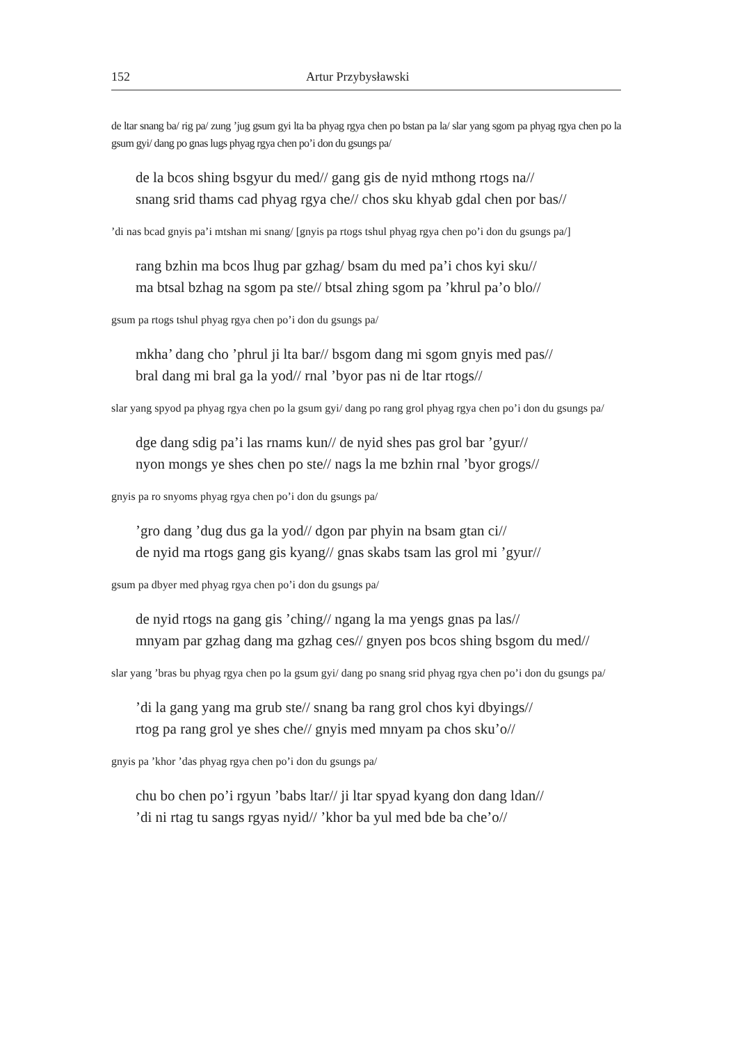152 Artur Przybysławski
de ltar snang ba/ rig pa/ zung ’jug gsum gyi lta ba phyag rgya chen po bstan pa la/ slar yang sgom pa phyag rgya chen po la gsum gyi/ dang po gnas lugs phyag rgya chen po’i don du gsungs pa/
de la bcos shing bsgyur du med// gang gis de nyid mthong rtogs na//
snang srid thams cad phyag rgya che// chos sku khyab gdal chen por bas//
’di nas bcad gnyis pa’i mtshan mi snang/ [gnyis pa rtogs tshul phyag rgya chen po’i don du gsungs pa/]
rang bzhin ma bcos lhug par gzhag/ bsam du med pa’i chos kyi sku//
ma btsal bzhag na sgom pa ste// btsal zhing sgom pa ’khrul pa’o blo//
gsum pa rtogs tshul phyag rgya chen po’i don du gsungs pa/
mkha’ dang cho ’phrul ji lta bar// bsgom dang mi sgom gnyis med pas//
bral dang mi bral ga la yod// rnal ’byor pas ni de ltar rtogs//
slar yang spyod pa phyag rgya chen po la gsum gyi/ dang po rang grol phyag rgya chen po’i don du gsungs pa/
dge dang sdig pa’i las rnams kun// de nyid shes pas grol bar ’gyur//
nyon mongs ye shes chen po ste// nags la me bzhin rnal ’byor grogs//
gnyis pa ro snyoms phyag rgya chen po’i don du gsungs pa/
’gro dang ’dug dus ga la yod// dgon par phyin na bsam gtan ci//
de nyid ma rtogs gang gis kyang// gnas skabs tsam las grol mi ’gyur//
gsum pa dbyer med phyag rgya chen po’i don du gsungs pa/
de nyid rtogs na gang gis ’ching// ngang la ma yengs gnas pa las//
mnyam par gzhag dang ma gzhag ces// gnyen pos bcos shing bsgom du med//
slar yang ’bras bu phyag rgya chen po la gsum gyi/ dang po snang srid phyag rgya chen po’i don du gsungs pa/
’di la gang yang ma grub ste// snang ba rang grol chos kyi dbyings//
rtog pa rang grol ye shes che// gnyis med mnyam pa chos sku’o//
gnyis pa ’khor ’das phyag rgya chen po’i don du gsungs pa/
chu bo chen po’i rgyun ’babs ltar// ji ltar spyad kyang don dang ldan//
’di ni rtag tu sangs rgyas nyid// ’khor ba yul med bde ba che’o//